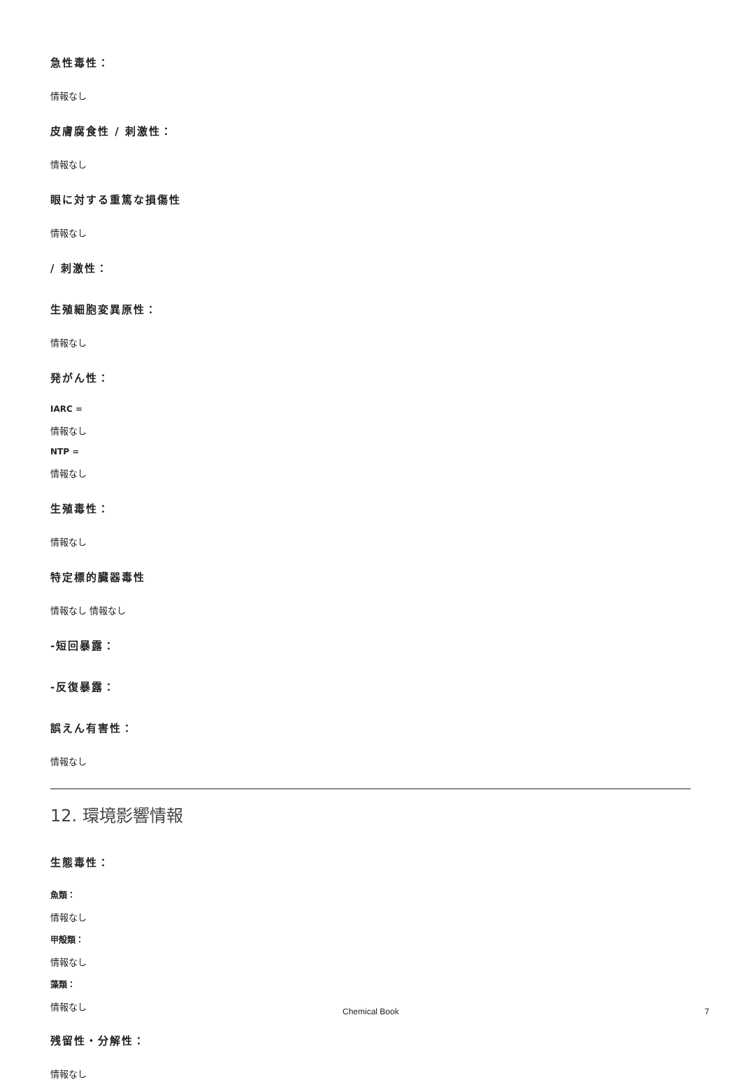急性毒性：
情報なし
皮膚腐食性 / 刺激性：
情報なし
眼に対する重篤な損傷性
情報なし
/ 刺激性：
生殖細胞変異原性：
情報なし
発がん性：
IARC =
情報なし
NTP =
情報なし
生殖毒性：
情報なし
特定標的臓器毒性
情報なし 情報なし
-短回暴露：
-反復暴露：
誤えん有害性：
情報なし
12. 環境影響情報
生態毒性：
魚類：
情報なし
甲殻類：
情報なし
藻類：
情報なし
残留性・分解性：
情報なし
Chemical Book 7